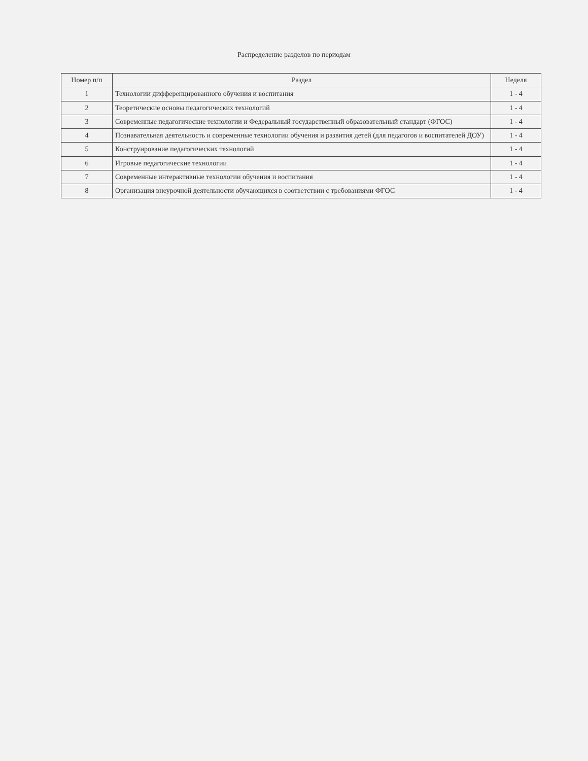Распределение разделов по периодам
| Номер п/п | Раздел | Неделя |
| --- | --- | --- |
| 1 | Технологии дифференцированного обучения и воспитания | 1 - 4 |
| 2 | Теоретические основы педагогических технологий | 1 - 4 |
| 3 | Современные педагогические технологии и Федеральный государственный образовательный стандарт (ФГОС) | 1 - 4 |
| 4 | Познавательная деятельность и современные технологии обучения и развития детей (для педагогов и воспитателей ДОУ) | 1 - 4 |
| 5 | Конструирование педагогических технологий | 1 - 4 |
| 6 | Игровые педагогические технологии | 1 - 4 |
| 7 | Современные интерактивные технологии обучения и воспитания | 1 - 4 |
| 8 | Организация внеурочной деятельности обучающихся в соответствии с требованиями ФГОС | 1 - 4 |